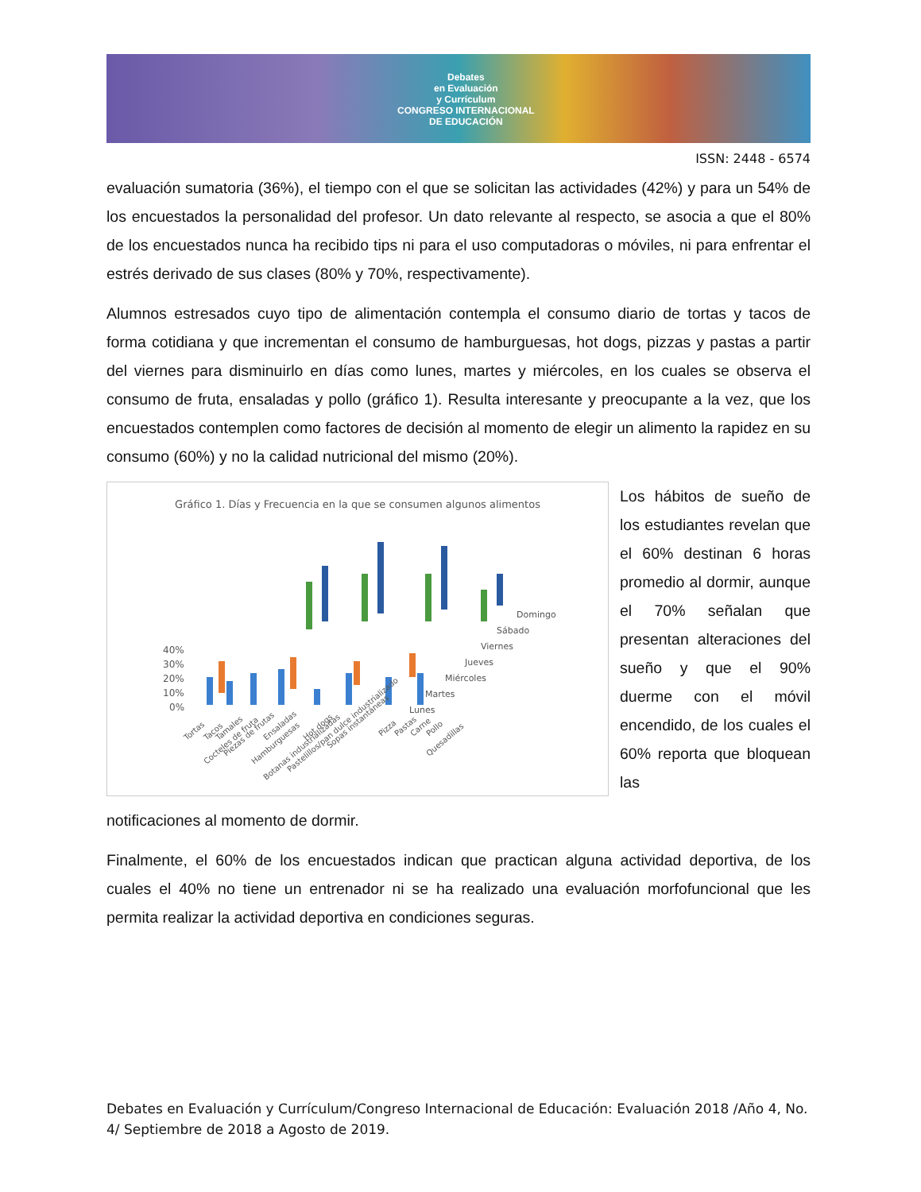Debates
en Evaluación
y Currículum
CONGRESO INTERNACIONAL
DE EDUCACIÓN
ISSN: 2448 - 6574
evaluación sumatoria (36%), el tiempo con el que se solicitan las actividades (42%) y para un 54% de los encuestados la personalidad del profesor. Un dato relevante al respecto, se asocia a que el 80% de los encuestados nunca ha recibido tips ni para el uso computadoras o móviles, ni para enfrentar el estrés derivado de sus clases (80% y 70%, respectivamente).
Alumnos estresados cuyo tipo de alimentación contempla el consumo diario de tortas y tacos de forma cotidiana y que incrementan el consumo de hamburguesas, hot dogs, pizzas y pastas a partir del viernes para disminuirlo en días como lunes, martes y miércoles, en los cuales se observa el consumo de fruta, ensaladas y pollo (gráfico 1). Resulta interesante y preocupante a la vez, que los encuestados contemplen como factores de decisión al momento de elegir un alimento la rapidez en su consumo (60%) y no la calidad nutricional del mismo (20%).
Gráfico 1. Días y Frecuencia en la que se consumen algunos alimentos
40%
30%
20%
10%
0%
Domingo
Sábado
Viernes
Jueves
Miércoles
Martes
Lunes
Tortas
Tacos
Tamales
Cocteles de fruta
Piezas de frutas
Ensaladas
Hamburguesas
Hot dogs
Botanas industrializadas
Pastelillos/pan dulce industrializado
Sopas instantáneas
Pizza
Pastas
Carne
Pollo
Quesadillas
Los hábitos de sueño de los estudiantes revelan que el 60% destinan 6 horas promedio al dormir, aunque el 70% señalan que presentan alteraciones del sueño y que el 90% duerme con el móvil encendido, de los cuales el 60% reporta que bloquean las
notificaciones al momento de dormir.
Finalmente, el 60% de los encuestados indican que practican alguna actividad deportiva, de los cuales el 40% no tiene un entrenador ni se ha realizado una evaluación morfofuncional que les permita realizar la actividad deportiva en condiciones seguras.
Debates en Evaluación y Currículum/Congreso Internacional de Educación: Evaluación 2018 /Año 4, No. 4/ Septiembre de 2018 a Agosto de 2019.